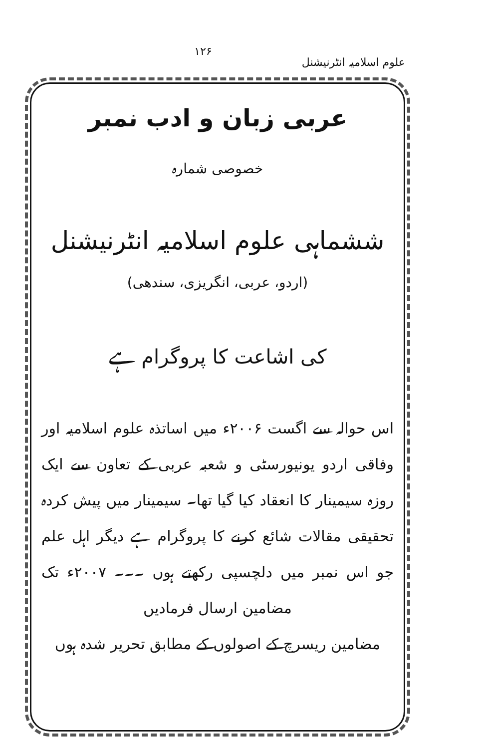علوم اسلامیہ انٹرنیشنل ۱۲۶
عربی زبان و ادب نمبر
خصوصی شمارہ
ششماہی علوم اسلامیہ انٹرنیشنل
(اردو، عربی، انگریزی، سندھی)
کی اشاعت کا پروگرام ہے
اس حوالہ سے اگست ۲۰۰۶ء میں اساتذہ علوم اسلامیہ اور وفاقی اردو یونیورسٹی و شعبہ عربی کے تعاون سے ایک روزہ سیمینار کا انعقاد کیا گیا تھا۔ سیمینار میں پیش کردہ تحقیقی مقالات شائع کرنے کا پروگرام ہے دیگر اہل علم جو اس نمبر میں دلچسپی رکھتے ہوں ۔۔۔ ۲۰۰۷ء تک مضامین ارسال فرمادیں
مضامین ریسرچ کے اصولوں کے مطابق تحریر شدہ ہوں